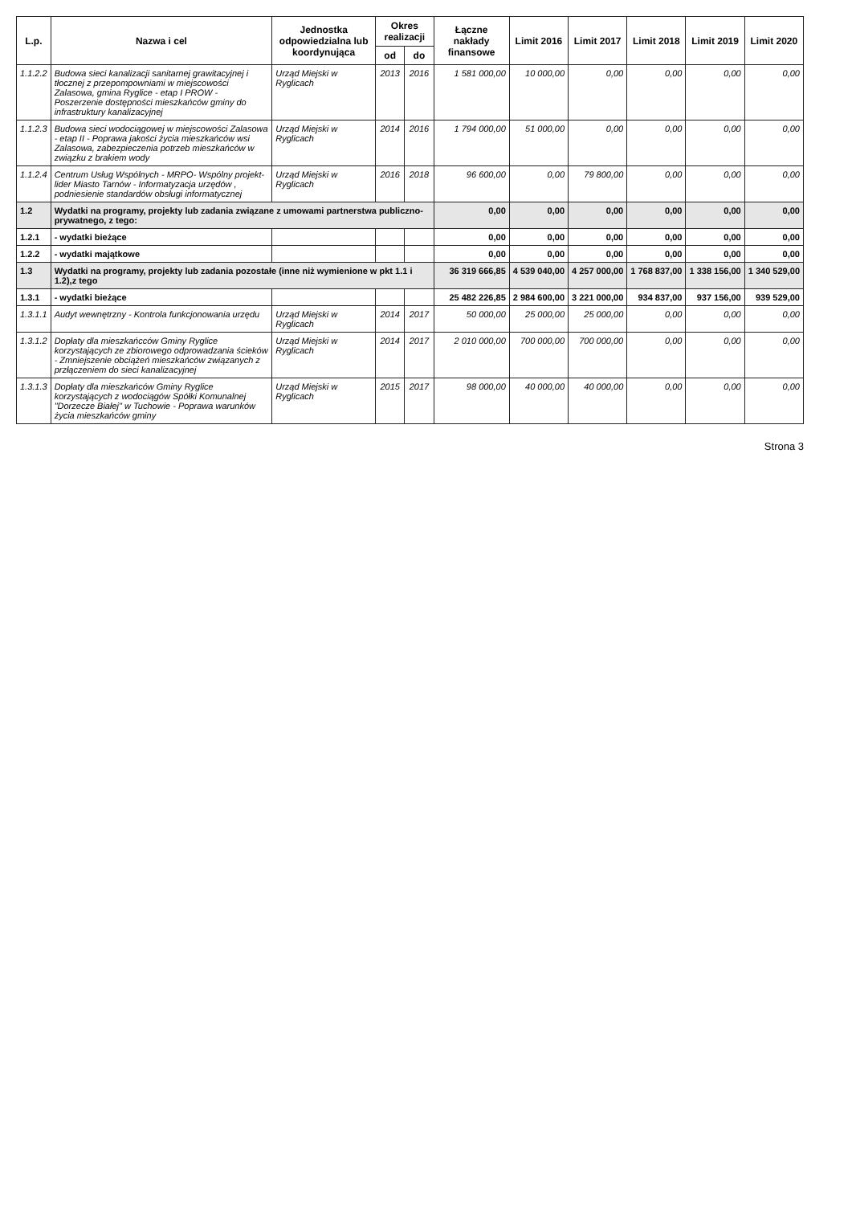| L.p. | Nazwa i cel | Jednostka odpowiedzialna lub koordynująca | Okres realizacji | | Łączne nakłady finansowe | Limit 2016 | Limit 2017 | Limit 2018 | Limit 2019 | Limit 2020 |
| --- | --- | --- | --- | --- | --- | --- | --- | --- | --- | --- |
| | | | od | do | | | | | | |
| 1.1.2.2 | Budowa sieci kanalizacji sanitarnej grawitacyjnej i tłocznej z przepompowniami w miejscowości Zalasowa, gmina Ryglice - etap I PROW - Poszerzenie dostępności mieszkańców gminy do infrastruktury kanalizacyjnej | Urząd Miejski w Ryglicach | 2013 | 2016 | 1 581 000,00 | 10 000,00 | 0,00 | 0,00 | 0,00 | 0,00 |
| 1.1.2.3 | Budowa sieci wodociągowej w miejscowości Zalasowa - etap II - Poprawa jakości życia mieszkańców wsi Zalasowa, zabezpieczenia potrzeb mieszkańców w związku z brakiem wody | Urząd Miejski w Ryglicach | 2014 | 2016 | 1 794 000,00 | 51 000,00 | 0,00 | 0,00 | 0,00 | 0,00 |
| 1.1.2.4 | Centrum Usług Wspólnych - MRPO- Wspólny projekt- lider Miasto Tarnów - Informatyzacja urzędów , podniesienie standardów obsługi informatycznej | Urząd Miejski w Ryglicach | 2016 | 2018 | 96 600,00 | 0,00 | 79 800,00 | 0,00 | 0,00 | 0,00 |
| 1.2 | Wydatki na programy, projekty lub zadania związane z umowami partnerstwa publiczno-prywatnego, z tego: | | | | 0,00 | 0,00 | 0,00 | 0,00 | 0,00 | 0,00 |
| 1.2.1 | - wydatki bieżące | | | | 0,00 | 0,00 | 0,00 | 0,00 | 0,00 | 0,00 |
| 1.2.2 | - wydatki majątkowe | | | | 0,00 | 0,00 | 0,00 | 0,00 | 0,00 | 0,00 |
| 1.3 | Wydatki na programy, projekty lub zadania pozostałe (inne niż wymienione w pkt 1.1 i 1.2),z tego | | | | 36 319 666,85 | 4 539 040,00 | 4 257 000,00 | 1 768 837,00 | 1 338 156,00 | 1 340 529,00 |
| 1.3.1 | - wydatki bieżące | | | | 25 482 226,85 | 2 984 600,00 | 3 221 000,00 | 934 837,00 | 937 156,00 | 939 529,00 |
| 1.3.1.1 | Audyt wewnętrzny - Kontrola funkcjonowania urzędu | Urząd Miejski w Ryglicach | 2014 | 2017 | 50 000,00 | 25 000,00 | 25 000,00 | 0,00 | 0,00 | 0,00 |
| 1.3.1.2 | Dopłaty dla mieszkańcców Gminy Ryglice korzystających ze zbiorowego odprowadzania ścieków - Zmniejszenie obciążeń mieszkańców związanych z przłączeniem do sieci kanalizacyjnej | Urząd Miejski w Ryglicach | 2014 | 2017 | 2 010 000,00 | 700 000,00 | 700 000,00 | 0,00 | 0,00 | 0,00 |
| 1.3.1.3 | Dopłaty dla mieszkańców Gminy Ryglice korzystających z wodociągów Spółki Komunalnej "Dorzecze Białej" w Tuchowie - Poprawa warunków życia mieszkańców gminy | Urząd Miejski w Ryglicach | 2015 | 2017 | 98 000,00 | 40 000,00 | 40 000,00 | 0,00 | 0,00 | 0,00 |
Strona 3